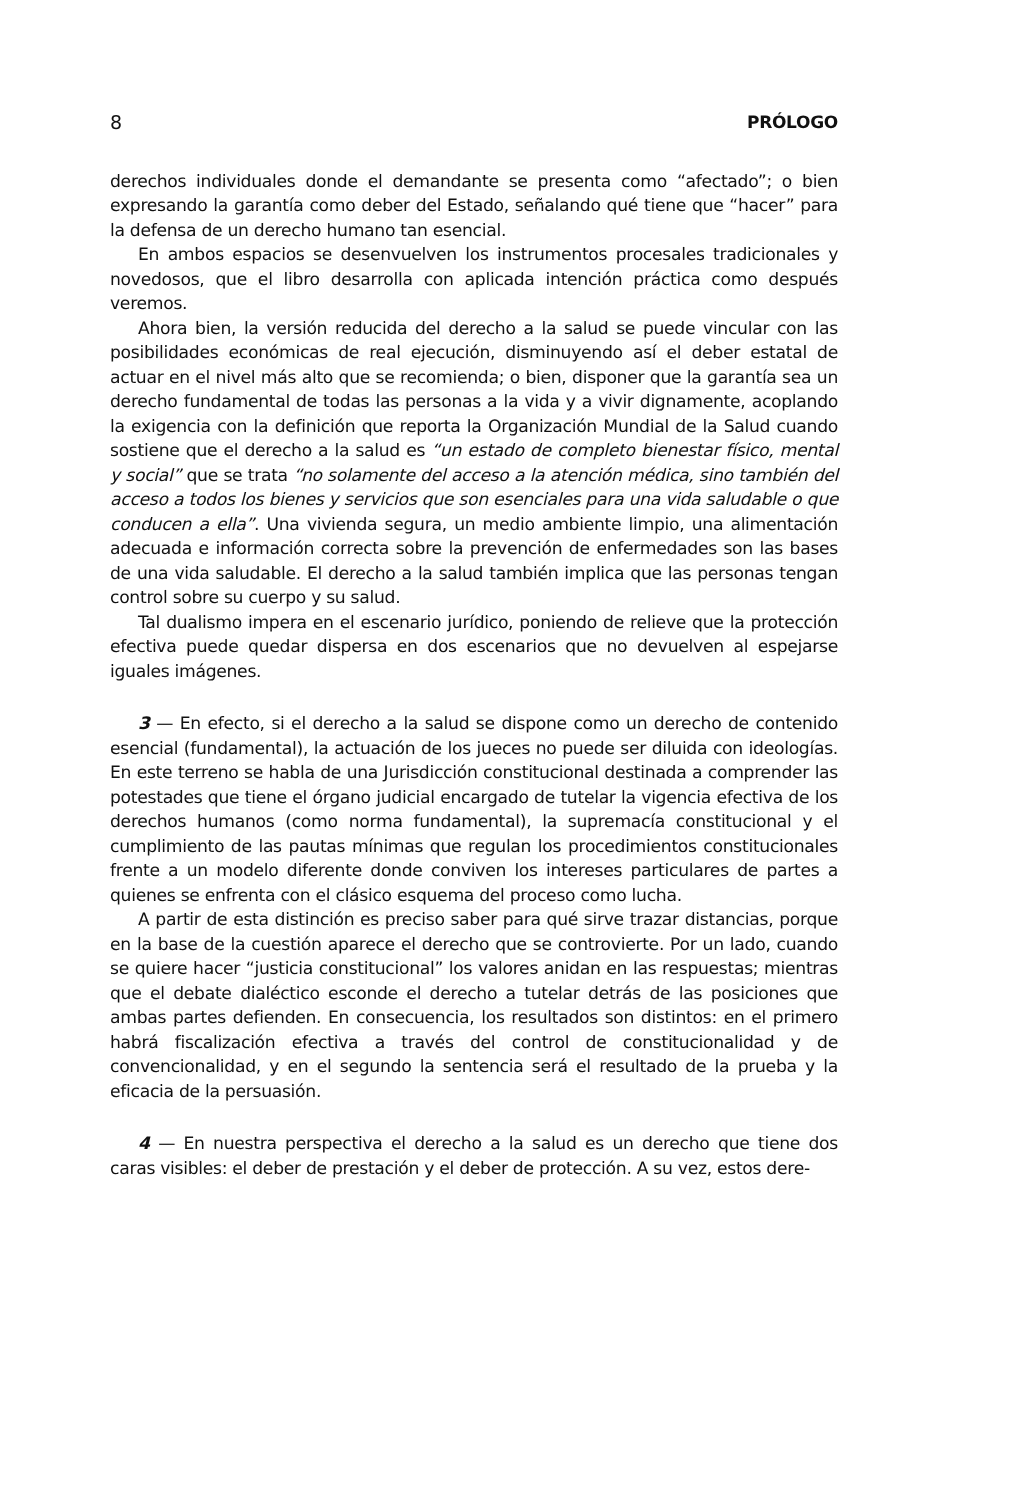8 PRÓLOGO
derechos individuales donde el demandante se presenta como “afectado”; o bien expresando la garantía como deber del Estado, señalando qué tiene que “hacer” para la defensa de un derecho humano tan esencial.
En ambos espacios se desenvuelven los instrumentos procesales tradicionales y novedosos, que el libro desarrolla con aplicada intención práctica como después veremos.
Ahora bien, la versión reducida del derecho a la salud se puede vincular con las posibilidades económicas de real ejecución, disminuyendo así el deber estatal de actuar en el nivel más alto que se recomienda; o bien, disponer que la garantía sea un derecho fundamental de todas las personas a la vida y a vivir dignamente, acoplando la exigencia con la definición que reporta la Organización Mundial de la Salud cuando sostiene que el derecho a la salud es “un estado de completo bienestar físico, mental y social” que se trata “no solamente del acceso a la atención médica, sino también del acceso a todos los bienes y servicios que son esenciales para una vida saludable o que conducen a ella”. Una vivienda segura, un medio ambiente limpio, una alimentación adecuada e información correcta sobre la prevención de enfermedades son las bases de una vida saludable. El derecho a la salud también implica que las personas tengan control sobre su cuerpo y su salud.
Tal dualismo impera en el escenario jurídico, poniendo de relieve que la protección efectiva puede quedar dispersa en dos escenarios que no devuelven al espejarse iguales imágenes.
3 — En efecto, si el derecho a la salud se dispone como un derecho de contenido esencial (fundamental), la actuación de los jueces no puede ser diluida con ideologías. En este terreno se habla de una Jurisdicción constitucional destinada a comprender las potestades que tiene el órgano judicial encargado de tutelar la vigencia efectiva de los derechos humanos (como norma fundamental), la supremacía constitucional y el cumplimiento de las pautas mínimas que regulan los procedimientos constitucionales frente a un modelo diferente donde conviven los intereses particulares de partes a quienes se enfrenta con el clásico esquema del proceso como lucha.
A partir de esta distinción es preciso saber para qué sirve trazar distancias, porque en la base de la cuestión aparece el derecho que se controvierte. Por un lado, cuando se quiere hacer “justicia constitucional” los valores anidan en las respuestas; mientras que el debate dialéctico esconde el derecho a tutelar detrás de las posiciones que ambas partes defienden. En consecuencia, los resultados son distintos: en el primero habrá fiscalización efectiva a través del control de constitucionalidad y de convencionalidad, y en el segundo la sentencia será el resultado de la prueba y la eficacia de la persuasión.
4 — En nuestra perspectiva el derecho a la salud es un derecho que tiene dos caras visibles: el deber de prestación y el deber de protección. A su vez, estos dere-